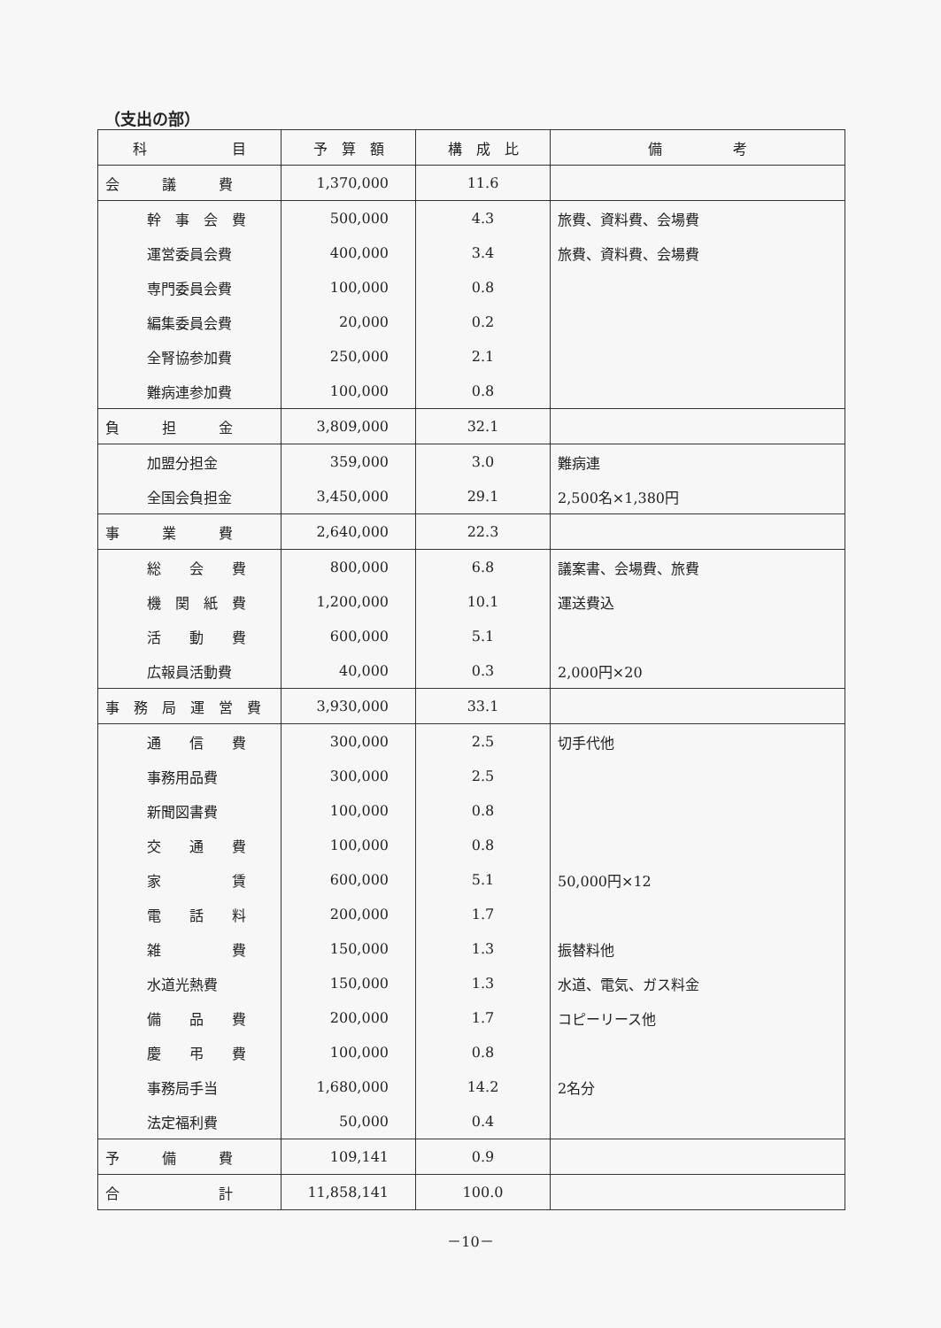（支出の部）
| 科 目 | 予 算 額 | 構 成 比 | 備 考 |
| --- | --- | --- | --- |
| 会 議 費 | 1,370,000 | 11.6 | |
| 幹 事 会 費 | 500,000 | 4.3 | 旅費、資料費、会場費 |
| 運営委員会費 | 400,000 | 3.4 | 旅費、資料費、会場費 |
| 専門委員会費 | 100,000 | 0.8 | |
| 編集委員会費 | 20,000 | 0.2 | |
| 全腎協参加費 | 250,000 | 2.1 | |
| 難病連参加費 | 100,000 | 0.8 | |
| 負 担 金 | 3,809,000 | 32.1 | |
| 加盟分担金 | 359,000 | 3.0 | 難病連 |
| 全国会負担金 | 3,450,000 | 29.1 | 2,500名×1,380円 |
| 事 業 費 | 2,640,000 | 22.3 | |
| 総 会 費 | 800,000 | 6.8 | 議案書、会場費、旅費 |
| 機 関 紙 費 | 1,200,000 | 10.1 | 運送費込 |
| 活 動 費 | 600,000 | 5.1 | |
| 広報員活動費 | 40,000 | 0.3 | 2,000円×20 |
| 事 務 局 運 営 費 | 3,930,000 | 33.1 | |
| 通 信 費 | 300,000 | 2.5 | 切手代他 |
| 事務用品費 | 300,000 | 2.5 | |
| 新聞図書費 | 100,000 | 0.8 | |
| 交 通 費 | 100,000 | 0.8 | |
| 家 賃 | 600,000 | 5.1 | 50,000円×12 |
| 電 話 料 | 200,000 | 1.7 | |
| 雑 費 | 150,000 | 1.3 | 振替料他 |
| 水道光熱費 | 150,000 | 1.3 | 水道、電気、ガス料金 |
| 備 品 費 | 200,000 | 1.7 | コピーリース他 |
| 慶 弔 費 | 100,000 | 0.8 | |
| 事務局手当 | 1,680,000 | 14.2 | 2名分 |
| 法定福利費 | 50,000 | 0.4 | |
| 予 備 費 | 109,141 | 0.9 | |
| 合 計 | 11,858,141 | 100.0 | |
－10－